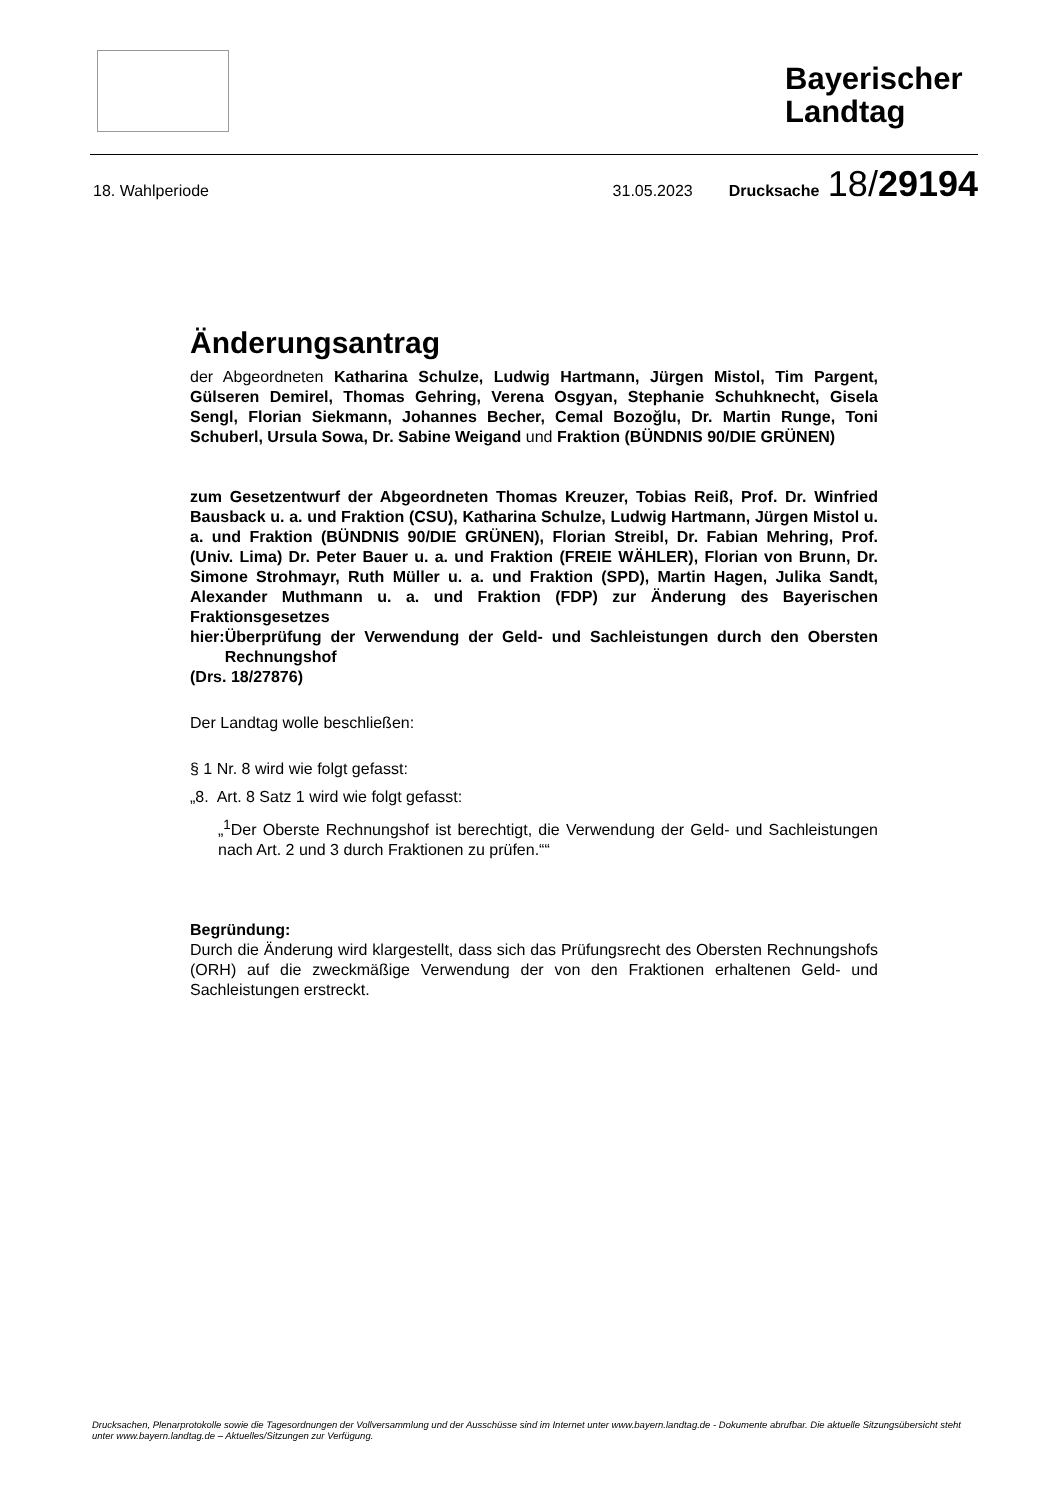Bayerischer Landtag
18. Wahlperiode 31.05.2023 Drucksache 18/29194
Änderungsantrag
der Abgeordneten Katharina Schulze, Ludwig Hartmann, Jürgen Mistol, Tim Pargent, Gülseren Demirel, Thomas Gehring, Verena Osgyan, Stephanie Schuhknecht, Gisela Sengl, Florian Siekmann, Johannes Becher, Cemal Bozoğlu, Dr. Martin Runge, Toni Schuberl, Ursula Sowa, Dr. Sabine Weigand und Fraktion (BÜNDNIS 90/DIE GRÜNEN)
zum Gesetzentwurf der Abgeordneten Thomas Kreuzer, Tobias Reiß, Prof. Dr. Winfried Bausback u. a. und Fraktion (CSU), Katharina Schulze, Ludwig Hartmann, Jürgen Mistol u. a. und Fraktion (BÜNDNIS 90/DIE GRÜNEN), Florian Streibl, Dr. Fabian Mehring, Prof. (Univ. Lima) Dr. Peter Bauer u. a. und Fraktion (FREIE WÄHLER), Florian von Brunn, Dr. Simone Strohmayr, Ruth Müller u. a. und Fraktion (SPD), Martin Hagen, Julika Sandt, Alexander Muthmann u. a. und Fraktion (FDP) zur Änderung des Bayerischen Fraktionsgesetzes
hier: Überprüfung der Verwendung der Geld- und Sachleistungen durch den Obersten Rechnungshof
(Drs. 18/27876)
Der Landtag wolle beschließen:
§ 1 Nr. 8 wird wie folgt gefasst:
„8. Art. 8 Satz 1 wird wie folgt gefasst:
„<sup>1</sup>Der Oberste Rechnungshof ist berechtigt, die Verwendung der Geld- und Sachleistungen nach Art. 2 und 3 durch Fraktionen zu prüfen.““
Begründung:
Durch die Änderung wird klargestellt, dass sich das Prüfungsrecht des Obersten Rechnungshofs (ORH) auf die zweckmäßige Verwendung der von den Fraktionen erhaltenen Geld- und Sachleistungen erstreckt.
Drucksachen, Plenarprotokolle sowie die Tagesordnungen der Vollversammlung und der Ausschüsse sind im Internet unter www.bayern.landtag.de - Dokumente abrufbar. Die aktuelle Sitzungsübersicht steht unter www.bayern.landtag.de – Aktuelles/Sitzungen zur Verfügung.